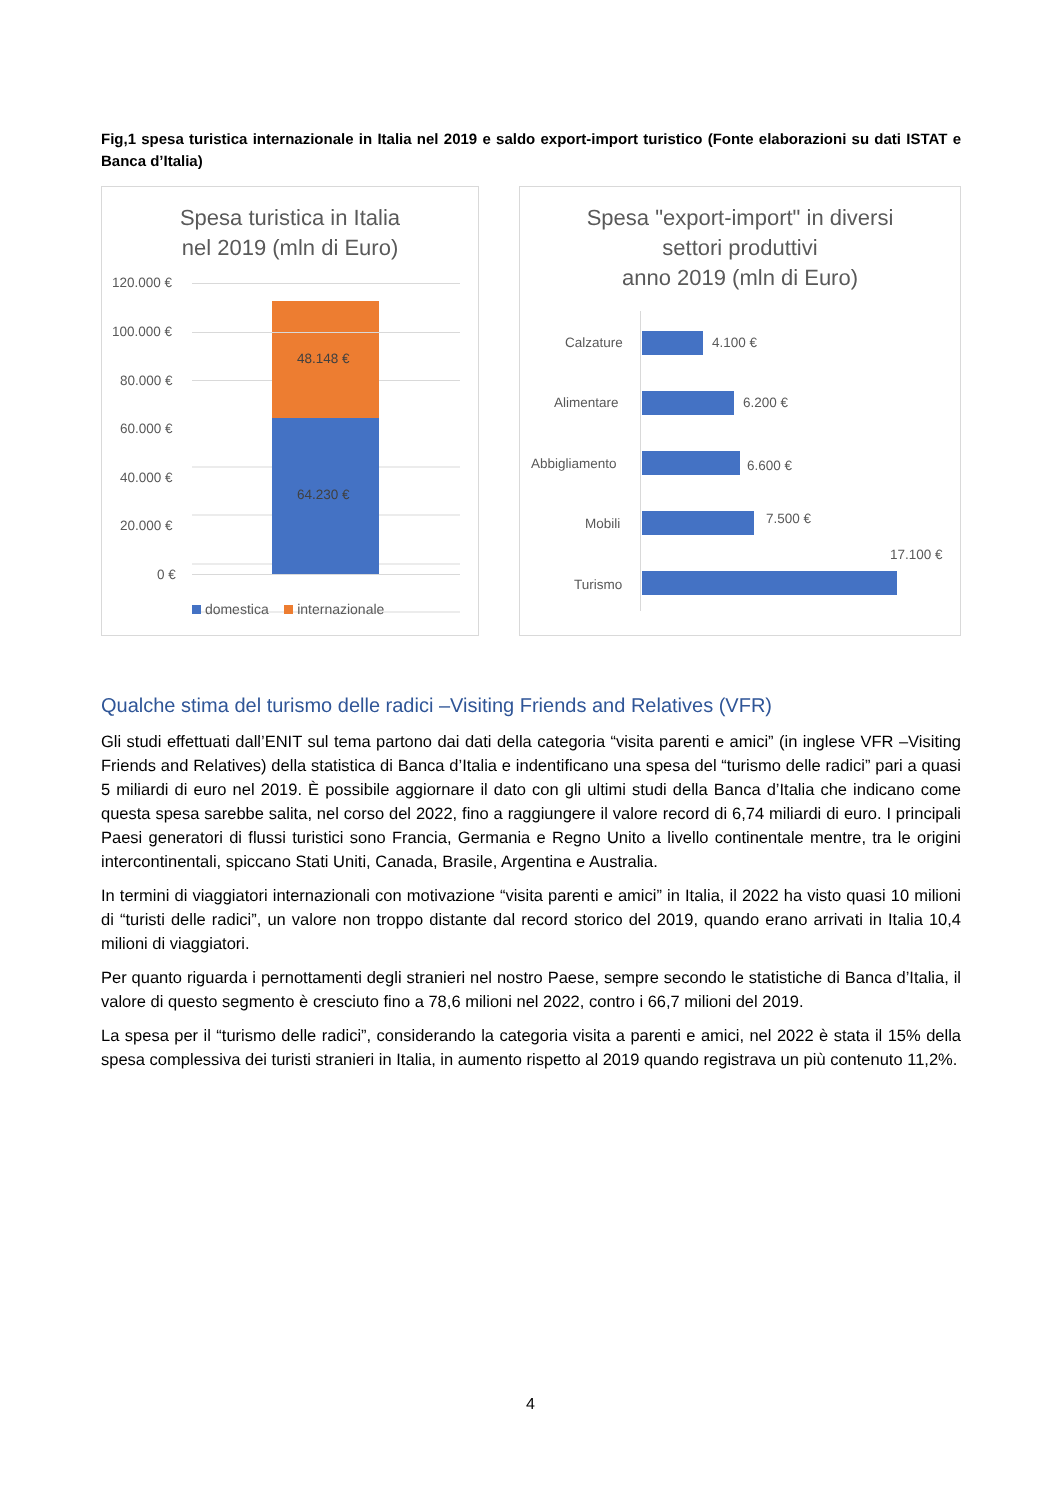Fig,1 spesa turistica internazionale in Italia nel 2019 e saldo export-import turistico (Fonte elaborazioni su dati ISTAT e Banca d’Italia)
Spesa turistica in Italia
nel 2019 (mln di Euro)
120.000 €
100.000 €
80.000 €
60.000 €
40.000 €
20.000 €
0 €
48.148 €
64.230 €
domestica internazionale
Spesa "export-import" in diversi
settori produttivi
anno 2019 (mln di Euro)
Calzature 4.100 €
Alimentare 6.200 €
Abbigliamento 6.600 €
Mobili 7.500 €
17.100 €
Turismo
Qualche stima del turismo delle radici –Visiting Friends and Relatives (VFR)
Gli studi effettuati dall’ENIT sul tema partono dai dati della categoria “visita parenti e amici” (in inglese VFR –Visiting Friends and Relatives) della statistica di Banca d’Italia e indentificano una spesa del “turismo delle radici” pari a quasi 5 miliardi di euro nel 2019. È possibile aggiornare il dato con gli ultimi studi della Banca d’Italia che indicano come questa spesa sarebbe salita, nel corso del 2022, fino a raggiungere il valore record di 6,74 miliardi di euro. I principali Paesi generatori di flussi turistici sono Francia, Germania e Regno Unito a livello continentale mentre, tra le origini intercontinentali, spiccano Stati Uniti, Canada, Brasile, Argentina e Australia.
In termini di viaggiatori internazionali con motivazione “visita parenti e amici” in Italia, il 2022 ha visto quasi 10 milioni di “turisti delle radici”, un valore non troppo distante dal record storico del 2019, quando erano arrivati in Italia 10,4 milioni di viaggiatori.
Per quanto riguarda i pernottamenti degli stranieri nel nostro Paese, sempre secondo le statistiche di Banca d’Italia, il valore di questo segmento è cresciuto fino a 78,6 milioni nel 2022, contro i 66,7 milioni del 2019.
La spesa per il “turismo delle radici”, considerando la categoria visita a parenti e amici, nel 2022 è stata il 15% della spesa complessiva dei turisti stranieri in Italia, in aumento rispetto al 2019 quando registrava un più contenuto 11,2%.
4